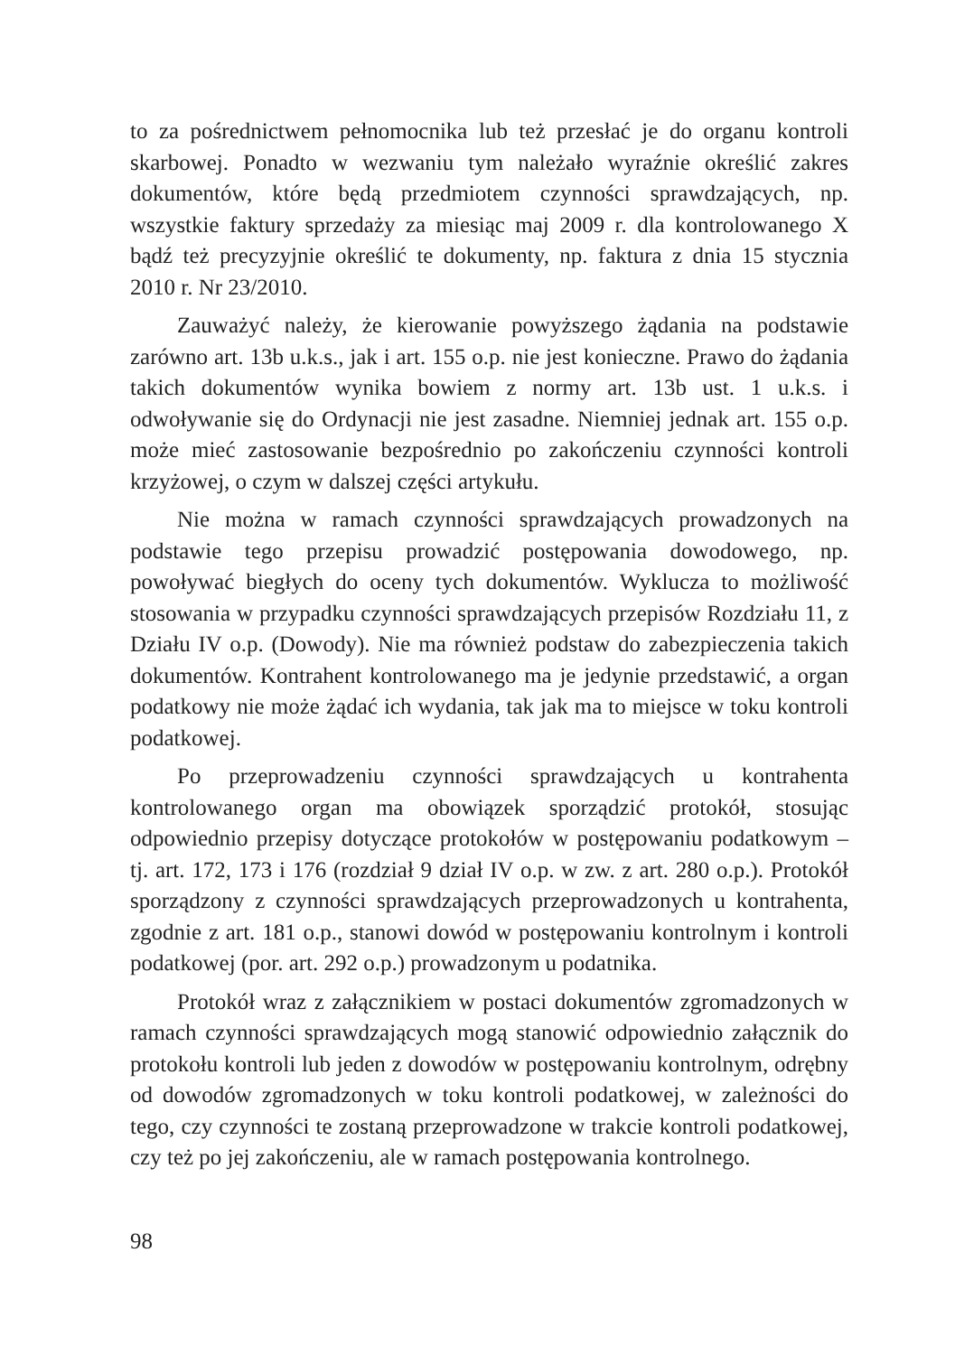to za pośrednictwem pełnomocnika lub też przesłać je do organu kontroli skarbowej. Ponadto w wezwaniu tym należało wyraźnie określić zakres dokumentów, które będą przedmiotem czynności sprawdzających, np. wszystkie faktury sprzedaży za miesiąc maj 2009 r. dla kontrolowanego X bądź też precyzyjnie określić te dokumenty, np. faktura z dnia 15 stycznia 2010 r. Nr 23/2010.
Zauważyć należy, że kierowanie powyższego żądania na podstawie zarówno art. 13b u.k.s., jak i art. 155 o.p. nie jest konieczne. Prawo do żądania takich dokumentów wynika bowiem z normy art. 13b ust. 1 u.k.s. i odwoływanie się do Ordynacji nie jest zasadne. Niemniej jednak art. 155 o.p. może mieć zastosowanie bezpośrednio po zakończeniu czynności kontroli krzyżowej, o czym w dalszej części artykułu.
Nie można w ramach czynności sprawdzających prowadzonych na podstawie tego przepisu prowadzić postępowania dowodowego, np. powoływać biegłych do oceny tych dokumentów. Wyklucza to możliwość stosowania w przypadku czynności sprawdzających przepisów Rozdziału 11, z Działu IV o.p. (Dowody). Nie ma również podstaw do zabezpieczenia takich dokumentów. Kontrahent kontrolowanego ma je jedynie przedstawić, a organ podatkowy nie może żądać ich wydania, tak jak ma to miejsce w toku kontroli podatkowej.
Po przeprowadzeniu czynności sprawdzających u kontrahenta kontrolowanego organ ma obowiązek sporządzić protokół, stosując odpowiednio przepisy dotyczące protokołów w postępowaniu podatkowym – tj. art. 172, 173 i 176 (rozdział 9 dział IV o.p. w zw. z art. 280 o.p.). Protokół sporządzony z czynności sprawdzających przeprowadzonych u kontrahenta, zgodnie z art. 181 o.p., stanowi dowód w postępowaniu kontrolnym i kontroli podatkowej (por. art. 292 o.p.) prowadzonym u podatnika.
Protokół wraz z załącznikiem w postaci dokumentów zgromadzonych w ramach czynności sprawdzających mogą stanowić odpowiednio załącznik do protokołu kontroli lub jeden z dowodów w postępowaniu kontrolnym, odrębny od dowodów zgromadzonych w toku kontroli podatkowej, w zależności do tego, czy czynności te zostaną przeprowadzone w trakcie kontroli podatkowej, czy też po jej zakończeniu, ale w ramach postępowania kontrolnego.
98